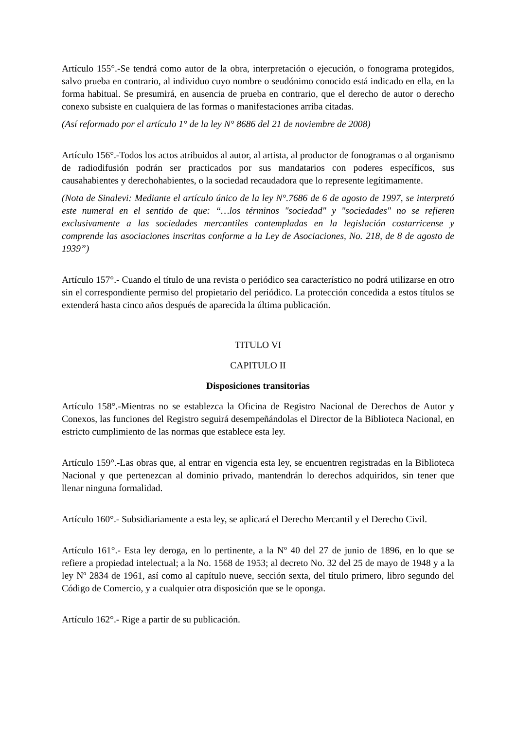Artículo 155°.-Se tendrá como autor de la obra, interpretación o ejecución, o fonograma protegidos, salvo prueba en contrario, al individuo cuyo nombre o seudónimo conocido está indicado en ella, en la forma habitual. Se presumirá, en ausencia de prueba en contrario, que el derecho de autor o derecho conexo subsiste en cualquiera de las formas o manifestaciones arriba citadas.
(Así reformado por el artículo 1° de la ley N° 8686 del 21 de noviembre de 2008)
Artículo 156°.-Todos los actos atribuidos al autor, al artista, al productor de fonogramas o al organismo de radiodifusión podrán ser practicados por sus mandatarios con poderes específicos, sus causahabientes y derechohabientes, o la sociedad recaudadora que lo represente legítimamente.
(Nota de Sinalevi: Mediante el artículo único de la ley N°.7686 de 6 de agosto de 1997, se interpretó este numeral en el sentido de que: “…los términos "sociedad" y "sociedades" no se refieren exclusivamente a las sociedades mercantiles contempladas en la legislación costarricense y comprende las asociaciones inscritas conforme a la Ley de Asociaciones, No. 218, de 8 de agosto de 1939”)
Artículo 157°.- Cuando el título de una revista o periódico sea característico no podrá utilizarse en otro sin el correspondiente permiso del propietario del periódico. La protección concedida a estos títulos se extenderá hasta cinco años después de aparecida la última publicación.
TITULO VI
CAPITULO II
Disposiciones transitorias
Artículo 158°.-Mientras no se establezca la Oficina de Registro Nacional de Derechos de Autor y Conexos, las funciones del Registro seguirá desempeñándolas el Director de la Biblioteca Nacional, en estricto cumplimiento de las normas que establece esta ley.
Artículo 159°.-Las obras que, al entrar en vigencia esta ley, se encuentren registradas en la Biblioteca Nacional y que pertenezcan al dominio privado, mantendrán lo derechos adquiridos, sin tener que llenar ninguna formalidad.
Artículo 160°.- Subsidiariamente a esta ley, se aplicará el Derecho Mercantil y el Derecho Civil.
Artículo 161°.- Esta ley deroga, en lo pertinente, a la Nº 40 del 27 de junio de 1896, en lo que se refiere a propiedad intelectual; a la No. 1568 de 1953; al decreto No. 32 del 25 de mayo de 1948 y a la ley Nº 2834 de 1961, así como al capítulo nueve, sección sexta, del título primero, libro segundo del Código de Comercio, y a cualquier otra disposición que se le oponga.
Artículo 162°.- Rige a partir de su publicación.